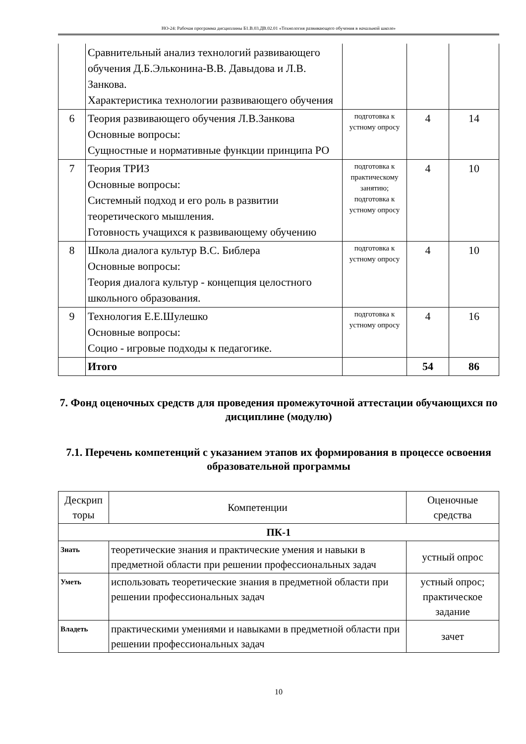НО-24: Рабочая программа дисциплины Б1.В.03.ДВ.02.01 «Технология развивающего обучения в начальной школе»
| | Сравнительный анализ технологий развивающего обучения Д.Б.Эльконина-В.В. Давыдова и Л.В. Занкова. Характеристика технологии развивающего обучения | | | |
| 6 | Теория развивающего обучения Л.В.Занкова Основные вопросы: Сущностные и нормативные функции принципа РО | подготовка к устному опросу | 4 | 14 |
| 7 | Теория ТРИЗ Основные вопросы: Системный подход и его роль в развитии теоретического мышления. Готовность учащихся к развивающему обучению | подготовка к практическому занятию; подготовка к устному опросу | 4 | 10 |
| 8 | Школа диалога культур В.С. Библера Основные вопросы: Теория диалога культур - концепция целостного школьного образования. | подготовка к устному опросу | 4 | 10 |
| 9 | Технология Е.Е.Шулешко Основные вопросы: Социо - игровые подходы к педагогике. | подготовка к устному опросу | 4 | 16 |
| | Итого | | 54 | 86 |
7. Фонд оценочных средств для проведения промежуточной аттестации обучающихся по дисциплине (модулю)
7.1. Перечень компетенций с указанием этапов их формирования в процессе освоения образовательной программы
| Дескрип торы | Компетенции | Оценочные средства |
| --- | --- | --- |
| ПК-1 | | |
| Знать | теоретические знания и практические умения и навыки в предметной области при решении профессиональных задач | устный опрос |
| Уметь | использовать теоретические знания в предметной области при решении профессиональных задач | устный опрос; практическое задание |
| Владеть | практическими умениями и навыками в предметной области при решении профессиональных задач | зачет |
10